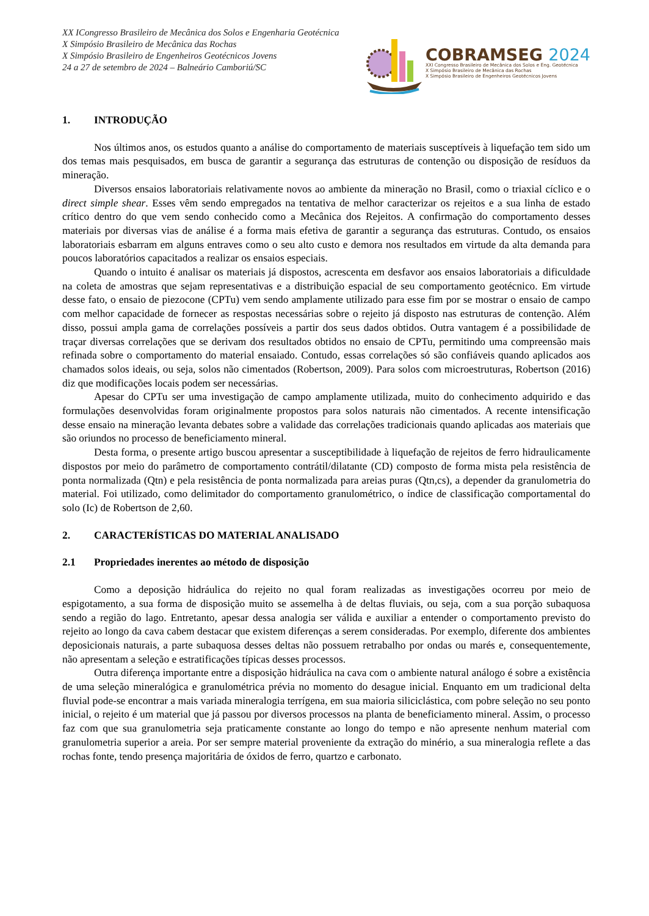XX ICongresso Brasileiro de Mecânica dos Solos e Engenharia Geotécnica
X Simpósio Brasileiro de Mecânica das Rochas
X Simpósio Brasileiro de Engenheiros Geotécnicos Jovens
24 a 27 de setembro de 2024 – Balneário Camboriú/SC
COBRAMSEG 2024
XXI Congresso Brasileiro de Mecânica dos Solos e Eng. Geotécnica
X Simpósio Brasileiro de Mecânica das Rochas
X Simpósio Brasileiro de Engenheiros Geotécnicos Jovens
1. INTRODUÇÃO
Nos últimos anos, os estudos quanto a análise do comportamento de materiais susceptíveis à liquefação tem sido um dos temas mais pesquisados, em busca de garantir a segurança das estruturas de contenção ou disposição de resíduos da mineração.
Diversos ensaios laboratoriais relativamente novos ao ambiente da mineração no Brasil, como o triaxial cíclico e o direct simple shear. Esses vêm sendo empregados na tentativa de melhor caracterizar os rejeitos e a sua linha de estado crítico dentro do que vem sendo conhecido como a Mecânica dos Rejeitos. A confirmação do comportamento desses materiais por diversas vias de análise é a forma mais efetiva de garantir a segurança das estruturas. Contudo, os ensaios laboratoriais esbarram em alguns entraves como o seu alto custo e demora nos resultados em virtude da alta demanda para poucos laboratórios capacitados a realizar os ensaios especiais.
Quando o intuito é analisar os materiais já dispostos, acrescenta em desfavor aos ensaios laboratoriais a dificuldade na coleta de amostras que sejam representativas e a distribuição espacial de seu comportamento geotécnico. Em virtude desse fato, o ensaio de piezocone (CPTu) vem sendo amplamente utilizado para esse fim por se mostrar o ensaio de campo com melhor capacidade de fornecer as respostas necessárias sobre o rejeito já disposto nas estruturas de contenção. Além disso, possui ampla gama de correlações possíveis a partir dos seus dados obtidos. Outra vantagem é a possibilidade de traçar diversas correlações que se derivam dos resultados obtidos no ensaio de CPTu, permitindo uma compreensão mais refinada sobre o comportamento do material ensaiado. Contudo, essas correlações só são confiáveis quando aplicados aos chamados solos ideais, ou seja, solos não cimentados (Robertson, 2009). Para solos com microestruturas, Robertson (2016) diz que modificações locais podem ser necessárias.
Apesar do CPTu ser uma investigação de campo amplamente utilizada, muito do conhecimento adquirido e das formulações desenvolvidas foram originalmente propostos para solos naturais não cimentados. A recente intensificação desse ensaio na mineração levanta debates sobre a validade das correlações tradicionais quando aplicadas aos materiais que são oriundos no processo de beneficiamento mineral.
Desta forma, o presente artigo buscou apresentar a susceptibilidade à liquefação de rejeitos de ferro hidraulicamente dispostos por meio do parâmetro de comportamento contrátil/dilatante (CD) composto de forma mista pela resistência de ponta normalizada (Qtn) e pela resistência de ponta normalizada para areias puras (Qtn,cs), a depender da granulometria do material. Foi utilizado, como delimitador do comportamento granulométrico, o índice de classificação comportamental do solo (Ic) de Robertson de 2,60.
2. CARACTERÍSTICAS DO MATERIAL ANALISADO
2.1 Propriedades inerentes ao método de disposição
Como a deposição hidráulica do rejeito no qual foram realizadas as investigações ocorreu por meio de espigotamento, a sua forma de disposição muito se assemelha à de deltas fluviais, ou seja, com a sua porção subaquosa sendo a região do lago. Entretanto, apesar dessa analogia ser válida e auxiliar a entender o comportamento previsto do rejeito ao longo da cava cabem destacar que existem diferenças a serem consideradas. Por exemplo, diferente dos ambientes deposicionais naturais, a parte subaquosa desses deltas não possuem retrabalho por ondas ou marés e, consequentemente, não apresentam a seleção e estratificações típicas desses processos.
Outra diferença importante entre a disposição hidráulica na cava com o ambiente natural análogo é sobre a existência de uma seleção mineralógica e granulométrica prévia no momento do desague inicial. Enquanto em um tradicional delta fluvial pode-se encontrar a mais variada mineralogia terrígena, em sua maioria siliciclástica, com pobre seleção no seu ponto inicial, o rejeito é um material que já passou por diversos processos na planta de beneficiamento mineral. Assim, o processo faz com que sua granulometria seja praticamente constante ao longo do tempo e não apresente nenhum material com granulometria superior a areia. Por ser sempre material proveniente da extração do minério, a sua mineralogia reflete a das rochas fonte, tendo presença majoritária de óxidos de ferro, quartzo e carbonato.